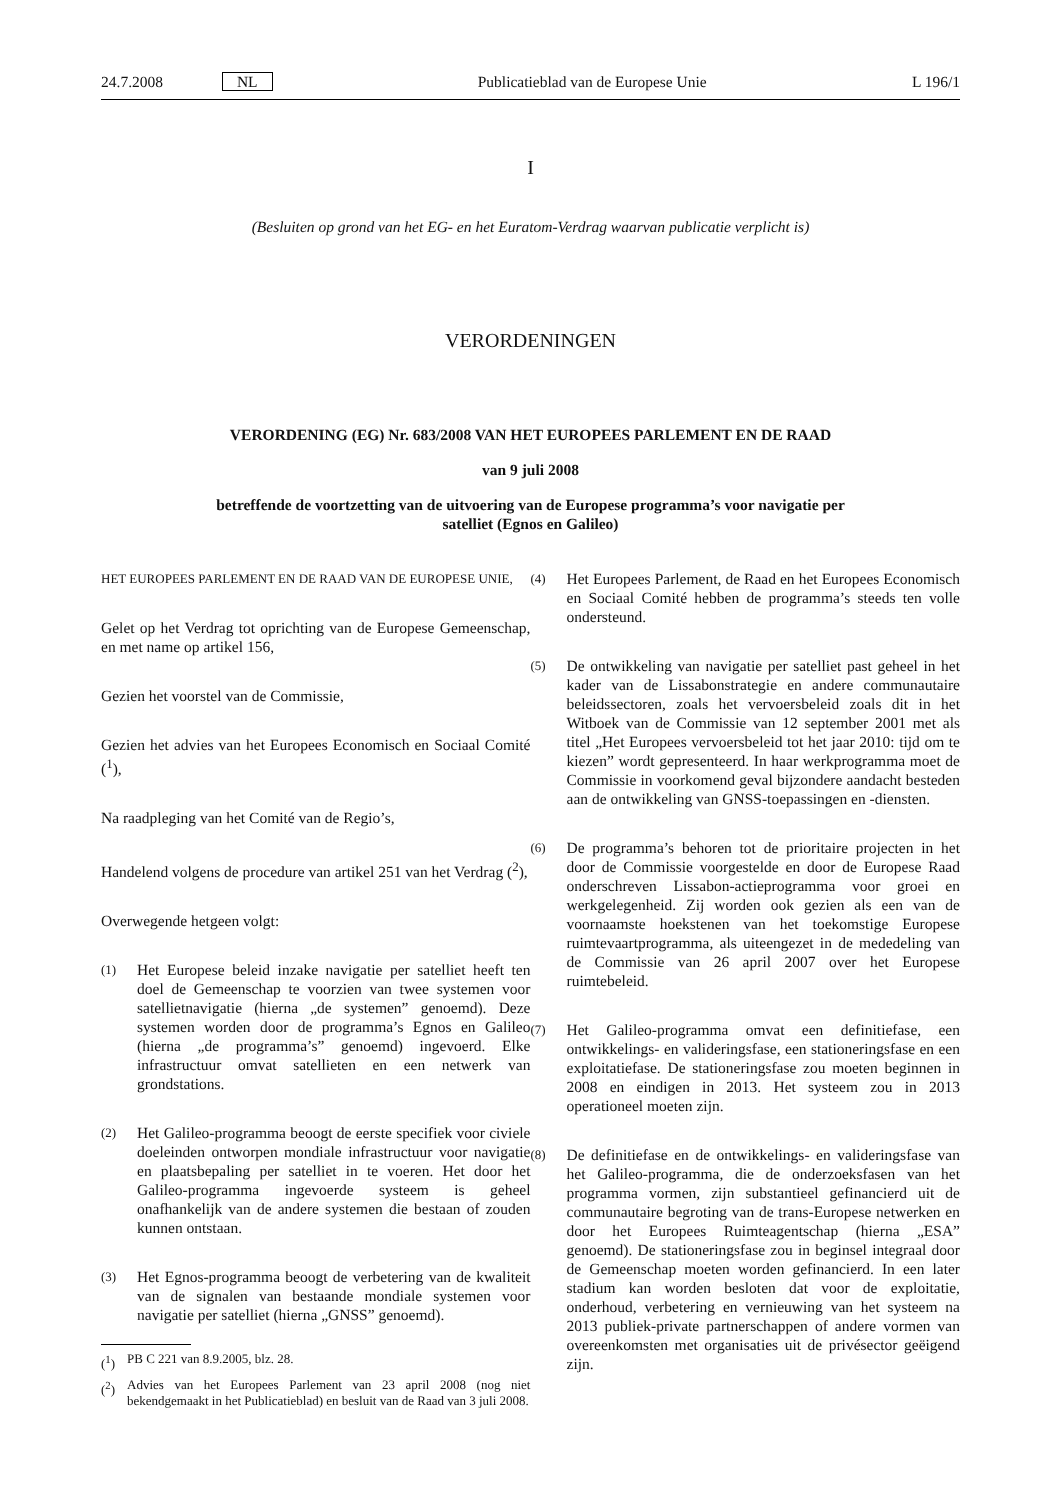24.7.2008 NL
Publicatieblad van de Europese Unie
L 196/1
I
(Besluiten op grond van het EG- en het Euratom-Verdrag waarvan publicatie verplicht is)
VERORDENINGEN
VERORDENING (EG) Nr. 683/2008 VAN HET EUROPEES PARLEMENT EN DE RAAD
van 9 juli 2008
betreffende de voortzetting van de uitvoering van de Europese programma’s voor navigatie per
satelliet (Egnos en Galileo)
HET EUROPEES PARLEMENT EN DE RAAD VAN DE EUROPESE UNIE,
Gelet op het Verdrag tot oprichting van de Europese Gemeenschap, en met name op artikel 156,
Gezien het voorstel van de Commissie,
Gezien het advies van het Europees Economisch en Sociaal Comité (<sup>1</sup>),
Na raadpleging van het Comité van de Regio’s,
Handelend volgens de procedure van artikel 251 van het Verdrag (<sup>2</sup>),
Overwegende hetgeen volgt:
(1)
Het Europese beleid inzake navigatie per satelliet heeft ten doel de Gemeenschap te voorzien van twee systemen voor satellietnavigatie (hierna „de systemen” genoemd). Deze systemen worden door de programma’s Egnos en Galileo (hierna „de programma’s” genoemd) ingevoerd. Elke infrastructuur omvat satellieten en een netwerk van grondstations.
(2)
Het Galileo-programma beoogt de eerste specifiek voor civiele doeleinden ontworpen mondiale infrastructuur voor navigatie en plaatsbepaling per satelliet in te voeren. Het door het Galileo-programma ingevoerde systeem is geheel onafhankelijk van de andere systemen die bestaan of zouden kunnen ontstaan.
(3)
Het Egnos-programma beoogt de verbetering van de kwaliteit van de signalen van bestaande mondiale systemen voor navigatie per satelliet (hierna „GNSS” genoemd).
(<sup>1</sup>) PB C 221 van 8.9.2005, blz. 28.
(<sup>2</sup>) Advies van het Europees Parlement van 23 april 2008 (nog niet bekendgemaakt in het Publicatieblad) en besluit van de Raad van 3 juli 2008.
(4)
Het Europees Parlement, de Raad en het Europees Economisch en Sociaal Comité hebben de programma’s steeds ten volle ondersteund.
(5)
De ontwikkeling van navigatie per satelliet past geheel in het kader van de Lissabonstrategie en andere communautaire beleidssectoren, zoals het vervoersbeleid zoals dit in het Witboek van de Commissie van 12 september 2001 met als titel „Het Europees vervoersbeleid tot het jaar 2010: tijd om te kiezen” wordt gepresenteerd. In haar werkprogramma moet de Commissie in voorkomend geval bijzondere aandacht besteden aan de ontwikkeling van GNSS-toepassingen en -diensten.
(6)
De programma’s behoren tot de prioritaire projecten in het door de Commissie voorgestelde en door de Europese Raad onderschreven Lissabon-actieprogramma voor groei en werkgelegenheid. Zij worden ook gezien als een van de voornaamste hoekstenen van het toekomstige Europese ruimtevaartprogramma, als uiteengezet in de mededeling van de Commissie van 26 april 2007 over het Europese ruimtebeleid.
(7)
Het Galileo-programma omvat een definitiefase, een ontwikkelings- en valideringsfase, een stationeringsfase en een exploitatiefase. De stationeringsfase zou moeten beginnen in 2008 en eindigen in 2013. Het systeem zou in 2013 operationeel moeten zijn.
(8)
De definitiefase en de ontwikkelings- en valideringsfase van het Galileo-programma, die de onderzoeksfasen van het programma vormen, zijn substantieel gefinancierd uit de communautaire begroting van de trans-Europese netwerken en door het Europees Ruimteagentschap (hierna „ESA” genoemd). De stationeringsfase zou in beginsel integraal door de Gemeenschap moeten worden gefinancierd. In een later stadium kan worden besloten dat voor de exploitatie, onderhoud, verbetering en vernieuwing van het systeem na 2013 publiek-private partnerschappen of andere vormen van overeenkomsten met organisaties uit de privésector geëigend zijn.